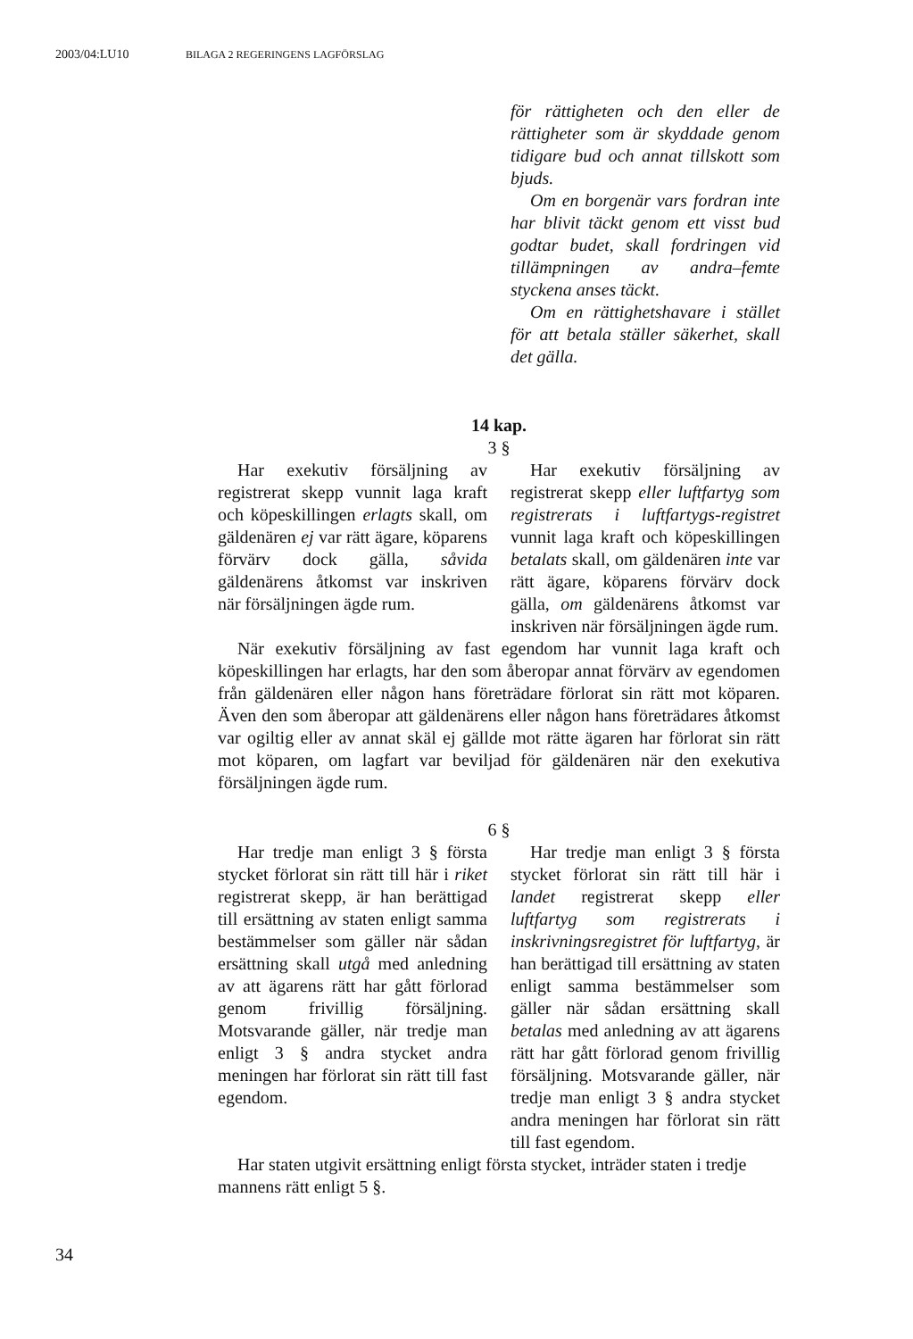2003/04:LU10 BILAGA 2 REGERINGENS LAGFÖRSLAG
för rättigheten och den eller de rättigheter som är skyddade genom tidigare bud och annat tillskott som bjuds.
Om en borgenär vars fordran inte har blivit täckt genom ett visst bud godtar budet, skall fordringen vid tillämpningen av andra–femte styckena anses täckt.
Om en rättighetshavare i stället för att betala ställer säkerhet, skall det gälla.
14 kap.
3 §
Har exekutiv försäljning av registrerat skepp vunnit laga kraft och köpeskillingen erlagts skall, om gäldenären ej var rätt ägare, köparens förvärv dock gälla, såvida gäldenärens åtkomst var inskriven när försäljningen ägde rum.
Har exekutiv försäljning av registrerat skepp eller luftfartyg som registrerats i luftfartygs-registret vunnit laga kraft och köpeskillingen betalats skall, om gäldenären inte var rätt ägare, köparens förvärv dock gälla, om gäldenärens åtkomst var inskriven när försäljningen ägde rum.
När exekutiv försäljning av fast egendom har vunnit laga kraft och köpeskillingen har erlagts, har den som åberopar annat förvärv av egendomen från gäldenären eller någon hans företrädare förlorat sin rätt mot köparen. Även den som åberopar att gäldenärens eller någon hans företrädares åtkomst var ogiltig eller av annat skäl ej gällde mot rätte ägaren har förlorat sin rätt mot köparen, om lagfart var beviljad för gäldenären när den exekutiva försäljningen ägde rum.
6 §
Har tredje man enligt 3 § första stycket förlorat sin rätt till här i riket registrerat skepp, är han berättigad till ersättning av staten enligt samma bestämmelser som gäller när sådan ersättning skall utgå med anledning av att ägarens rätt har gått förlorad genom frivillig försäljning. Motsvarande gäller, när tredje man enligt 3 § andra stycket andra meningen har förlorat sin rätt till fast egendom.
Har tredje man enligt 3 § första stycket förlorat sin rätt till här i landet registrerat skepp eller luftfartyg som registrerats i inskrivningsregistret för luftfartyg, är han berättigad till ersättning av staten enligt samma bestämmelser som gäller när sådan ersättning skall betalas med anledning av att ägarens rätt har gått förlorad genom frivillig försäljning. Motsvarande gäller, när tredje man enligt 3 § andra stycket andra meningen har förlorat sin rätt till fast egendom.
Har staten utgivit ersättning enligt första stycket, inträder staten i tredje mannens rätt enligt 5 §.
34